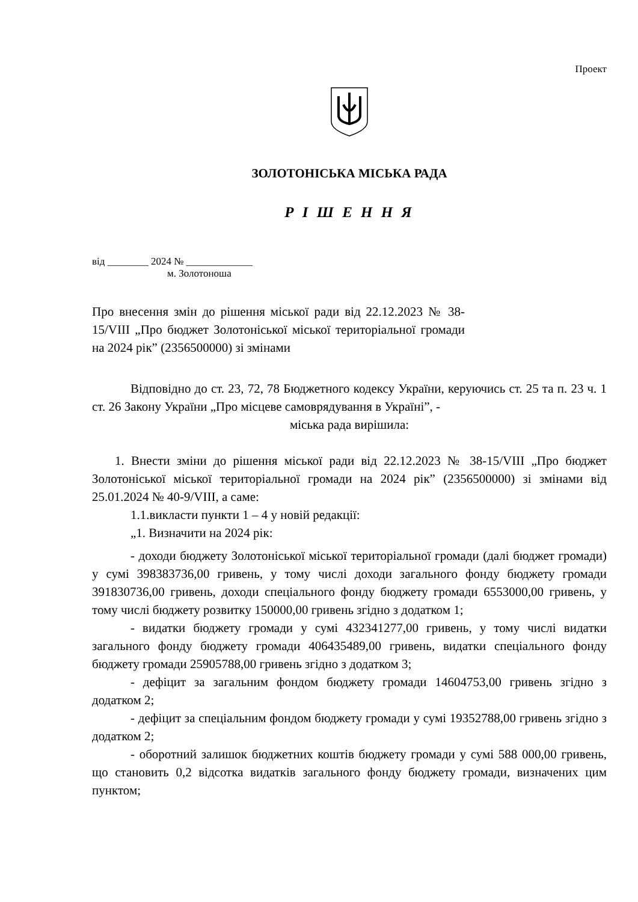Проект
ЗОЛОТОНІСЬКА МІСЬКА РАДА
Р І Ш Е Н Н Я
від ________ 2024 № _____________
м. Золотоноша
Про внесення змін до рішення міської ради від 22.12.2023 № 38-15/VIII „Про бюджет Золотоніської міської територіальної громади на 2024 рік” (2356500000) зі змінами
Відповідно до ст. 23, 72, 78 Бюджетного кодексу України, керуючись ст. 25 та п. 23 ч. 1 ст. 26 Закону України „Про місцеве самоврядування в Україні”, -
міська рада вирішила:
1. Внести зміни до рішення міської ради від 22.12.2023 № 38-15/VIII „Про бюджет Золотоніської міської територіальної громади на 2024 рік” (2356500000) зі змінами від 25.01.2024 № 40-9/VIII, а саме:
1.1.викласти пункти 1 – 4 у новій редакції:
„1. Визначити на 2024 рік:
- доходи бюджету Золотоніської міської територіальної громади (далі бюджет громади) у сумі 398383736,00 гривень, у тому числі доходи загального фонду бюджету громади 391830736,00 гривень, доходи спеціального фонду бюджету громади 6553000,00 гривень, у тому числі бюджету розвитку 150000,00 гривень згідно з додатком 1;
- видатки бюджету громади у сумі 432341277,00 гривень, у тому числі видатки загального фонду бюджету громади 406435489,00 гривень, видатки спеціального фонду бюджету громади 25905788,00 гривень згідно з додатком 3;
- дефіцит за загальним фондом бюджету громади 14604753,00 гривень згідно з додатком 2;
- дефіцит за спеціальним фондом бюджету громади у сумі 19352788,00 гривень згідно з додатком 2;
- оборотний залишок бюджетних коштів бюджету громади у сумі 588 000,00 гривень, що становить 0,2 відсотка видатків загального фонду бюджету громади, визначених цим пунктом;